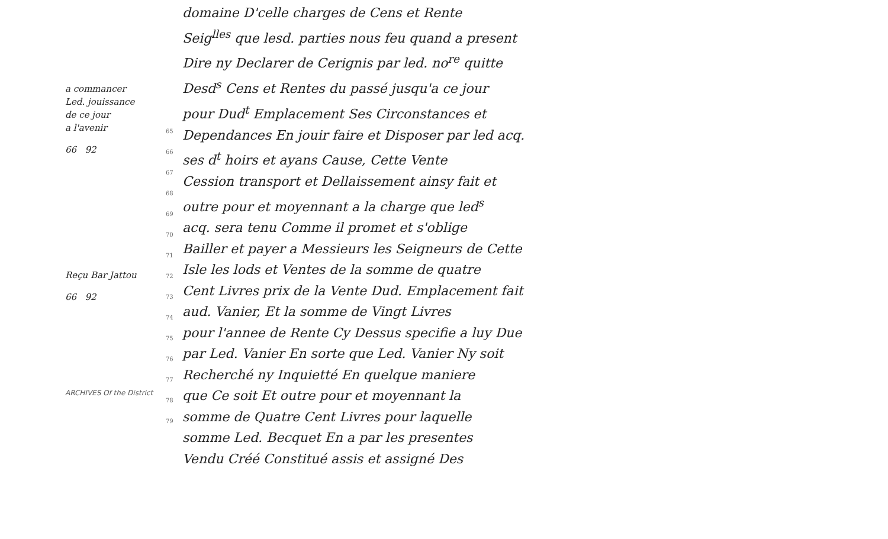a commancer
Led. jouissance
de ce jour
a l'avenir
66 92
Reçu Bar Jattou
66 92
ARCHIVES Of the District
65
66
67
68
69
70
71
72
73
74
75
76
77
78
79
domaine D'celle charges de Cens et Rente
Seig<sup>lles</sup> que lesd. parties nous feu quand a present
Dire ny Declarer de Cerignis par led. no<sup>re</sup> quitte
Desd<sup>s</sup> Cens et Rentes du passé jusqu'a ce jour
pour Dud<sup>t</sup> Emplacement Ses Circonstances et
Dependances En jouir faire et Disposer par led acq.
ses d<sup>t</sup> hoirs et ayans Cause, Cette Vente
Cession transport et Dellaissement ainsy fait et
outre pour et moyennant a la charge que led<sup>s</sup>
acq. sera tenu Comme il promet et s'oblige
Bailler et payer a Messieurs les Seigneurs de Cette
Isle les lods et Ventes de la somme de quatre
Cent Livres prix de la Vente Dud. Emplacement fait
aud. Vanier, Et la somme de Vingt Livres
pour l'annee de Rente Cy Dessus specifie a luy Due
par Led. Vanier En sorte que Led. Vanier Ny soit
Recherché ny Inquietté En quelque maniere
que Ce soit Et outre pour et moyennant la
somme de Quatre Cent Livres pour laquelle
somme Led. Becquet En a par les presentes
Vendu Créé Constitué assis et assigné Des